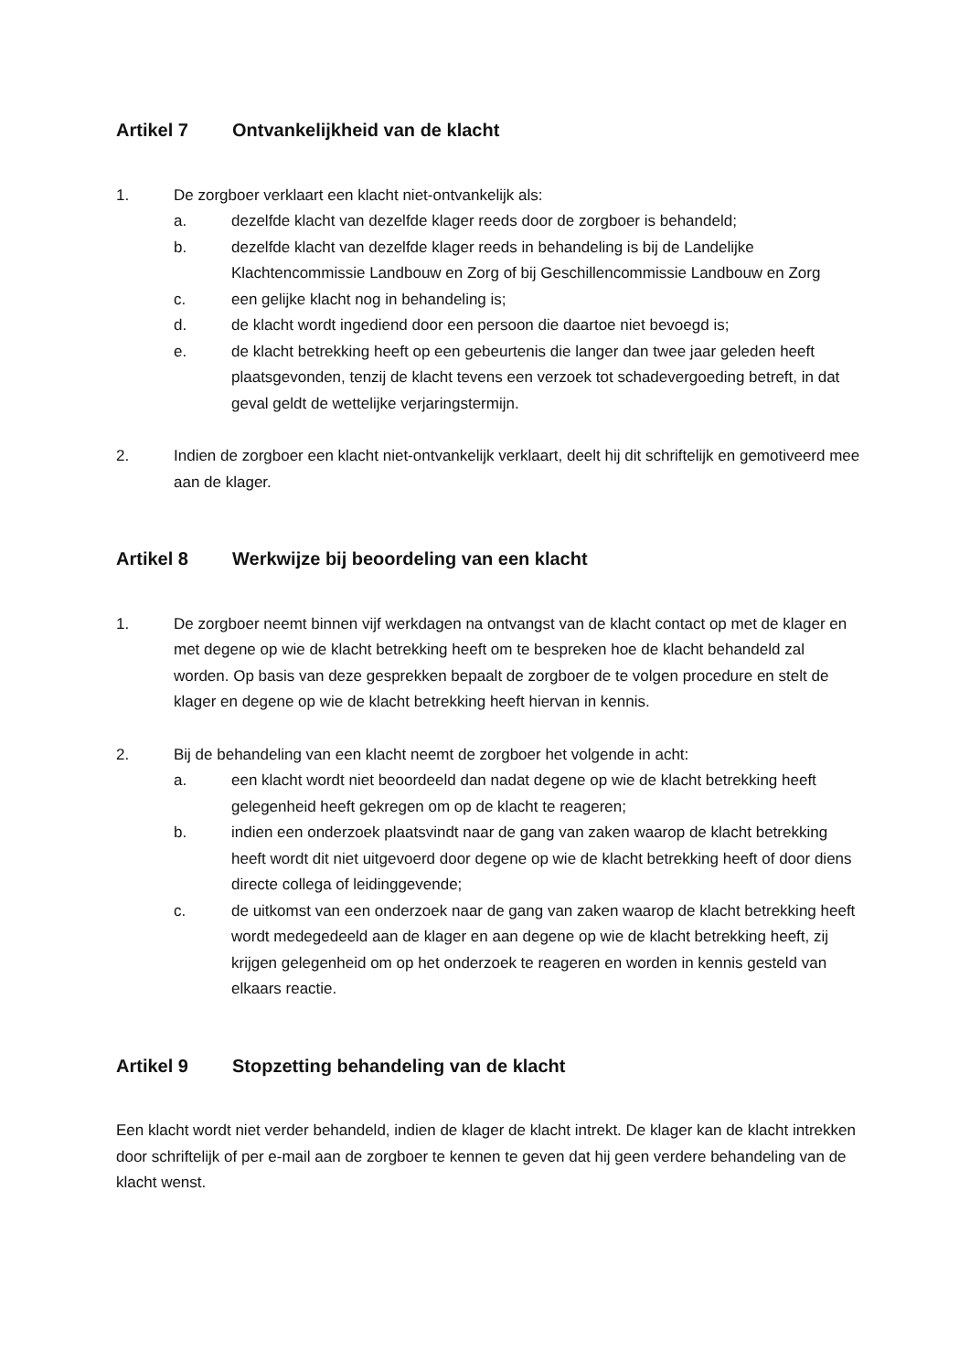Artikel 7 Ontvankelijkheid van de klacht
1. De zorgboer verklaart een klacht niet-ontvankelijk als:
a. dezelfde klacht van dezelfde klager reeds door de zorgboer is behandeld;
b. dezelfde klacht van dezelfde klager reeds in behandeling is bij de Landelijke Klachtencommissie Landbouw en Zorg of bij Geschillencommissie Landbouw en Zorg
c. een gelijke klacht nog in behandeling is;
d. de klacht wordt ingediend door een persoon die daartoe niet bevoegd is;
e. de klacht betrekking heeft op een gebeurtenis die langer dan twee jaar geleden heeft plaatsgevonden, tenzij de klacht tevens een verzoek tot schadevergoeding betreft, in dat geval geldt de wettelijke verjaringstermijn.
2. Indien de zorgboer een klacht niet-ontvankelijk verklaart, deelt hij dit schriftelijk en gemotiveerd mee aan de klager.
Artikel 8 Werkwijze bij beoordeling van een klacht
1. De zorgboer neemt binnen vijf werkdagen na ontvangst van de klacht contact op met de klager en met degene op wie de klacht betrekking heeft om te bespreken hoe de klacht behandeld zal worden. Op basis van deze gesprekken bepaalt de zorgboer de te volgen procedure en stelt de klager en degene op wie de klacht betrekking heeft hiervan in kennis.
2. Bij de behandeling van een klacht neemt de zorgboer het volgende in acht:
a. een klacht wordt niet beoordeeld dan nadat degene op wie de klacht betrekking heeft gelegenheid heeft gekregen om op de klacht te reageren;
b. indien een onderzoek plaatsvindt naar de gang van zaken waarop de klacht betrekking heeft wordt dit niet uitgevoerd door degene op wie de klacht betrekking heeft of door diens directe collega of leidinggevende;
c. de uitkomst van een onderzoek naar de gang van zaken waarop de klacht betrekking heeft wordt medegedeeld aan de klager en aan degene op wie de klacht betrekking heeft, zij krijgen gelegenheid om op het onderzoek te reageren en worden in kennis gesteld van elkaars reactie.
Artikel 9 Stopzetting behandeling van de klacht
Een klacht wordt niet verder behandeld, indien de klager de klacht intrekt. De klager kan de klacht intrekken door schriftelijk of per e-mail aan de zorgboer te kennen te geven dat hij geen verdere behandeling van de klacht wenst.